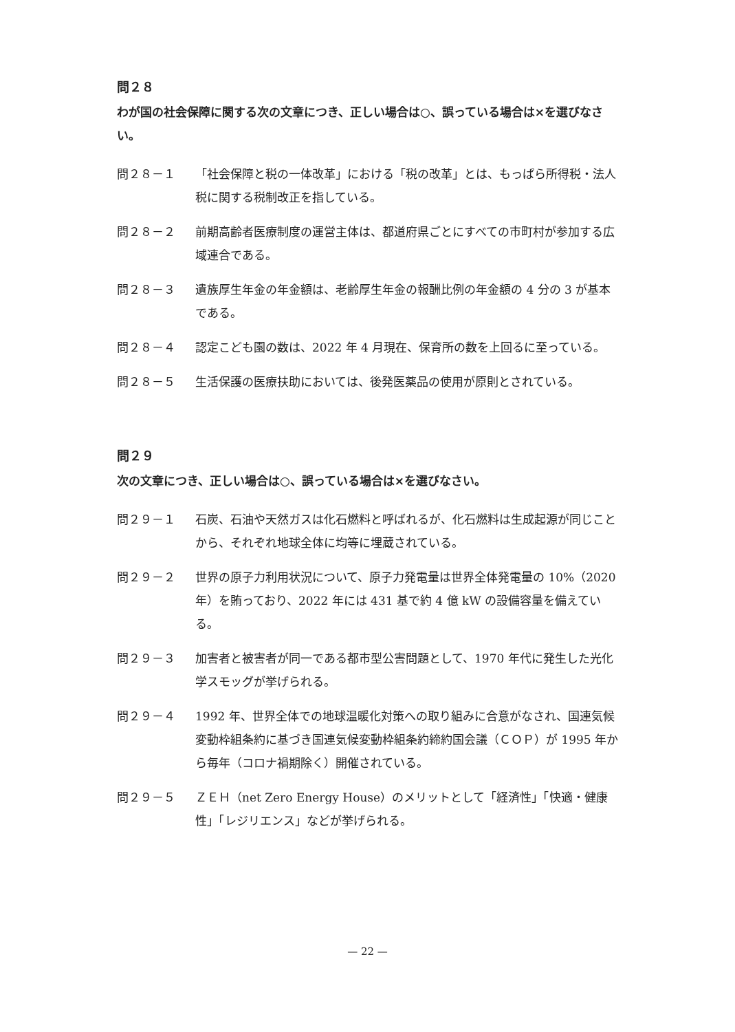問２８
わが国の社会保障に関する次の文章につき、正しい場合は○、誤っている場合は×を選びなさい。
問２８－１ 「社会保障と税の一体改革」における「税の改革」とは、もっぱら所得税・法人税に関する税制改正を指している。
問２８－２ 前期高齢者医療制度の運営主体は、都道府県ごとにすべての市町村が参加する広域連合である。
問２８－３ 遺族厚生年金の年金額は、老齢厚生年金の報酬比例の年金額の 4 分の 3 が基本である。
問２８－４ 認定こども園の数は、2022 年 4 月現在、保育所の数を上回るに至っている。
問２８－５ 生活保護の医療扶助においては、後発医薬品の使用が原則とされている。
問２９
次の文章につき、正しい場合は○、誤っている場合は×を選びなさい。
問２９－１ 石炭、石油や天然ガスは化石燃料と呼ばれるが、化石燃料は生成起源が同じことから、それぞれ地球全体に均等に埋蔵されている。
問２９－２ 世界の原子力利用状況について、原子力発電量は世界全体発電量の 10%（2020 年）を賄っており、2022 年には 431 基で約 4 億 kW の設備容量を備えている。
問２９－３ 加害者と被害者が同一である都市型公害問題として、1970 年代に発生した光化学スモッグが挙げられる。
問２９－４ 1992 年、世界全体での地球温暖化対策への取り組みに合意がなされ、国連気候変動枠組条約に基づき国連気候変動枠組条約締約国会議（ＣＯＰ）が 1995 年から毎年（コロナ禍期除く）開催されている。
問２９－５ ＺＥＨ（net Zero Energy House）のメリットとして「経済性」「快適・健康性」「レジリエンス」などが挙げられる。
— 22 —